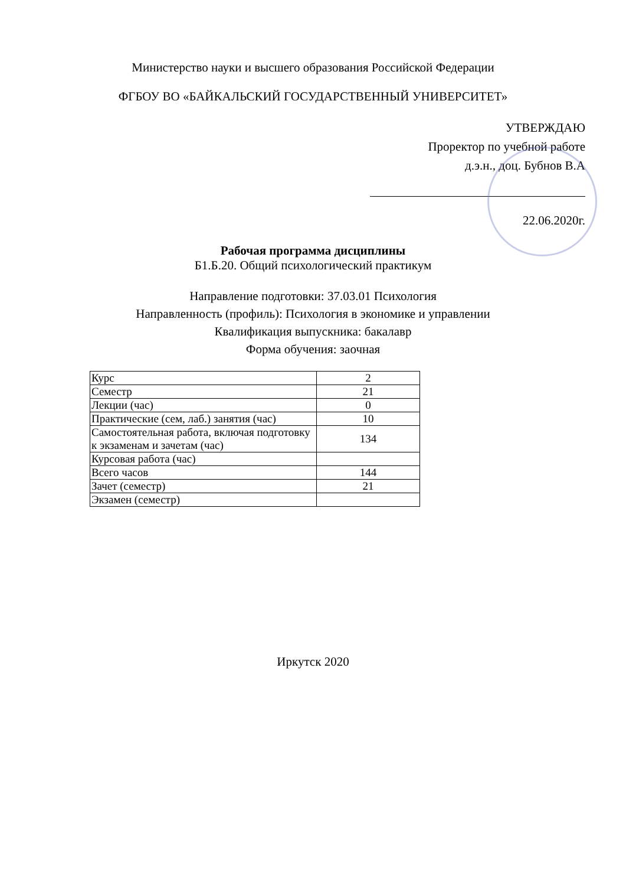Министерство науки и высшего образования Российской Федерации
ФГБОУ ВО «БАЙКАЛЬСКИЙ ГОСУДАРСТВЕННЫЙ УНИВЕРСИТЕТ»
УТВЕРЖДАЮ
Проректор по учебной работе
д.э.н., доц. Бубнов В.А
22.06.2020г.
Рабочая программа дисциплины
Б1.Б.20. Общий психологический практикум
Направление подготовки: 37.03.01 Психология
Направленность (профиль): Психология в экономике и управлении
Квалификация выпускника: бакалавр
Форма обучения: заочная
| Курс | 2 |
| Семестр | 21 |
| Лекции (час) | 0 |
| Практические (сем, лаб.) занятия (час) | 10 |
| Самостоятельная работа, включая подготовку к экзаменам и зачетам (час) | 134 |
| Курсовая работа (час) | |
| Всего часов | 144 |
| Зачет (семестр) | 21 |
| Экзамен (семестр) | |
Иркутск 2020